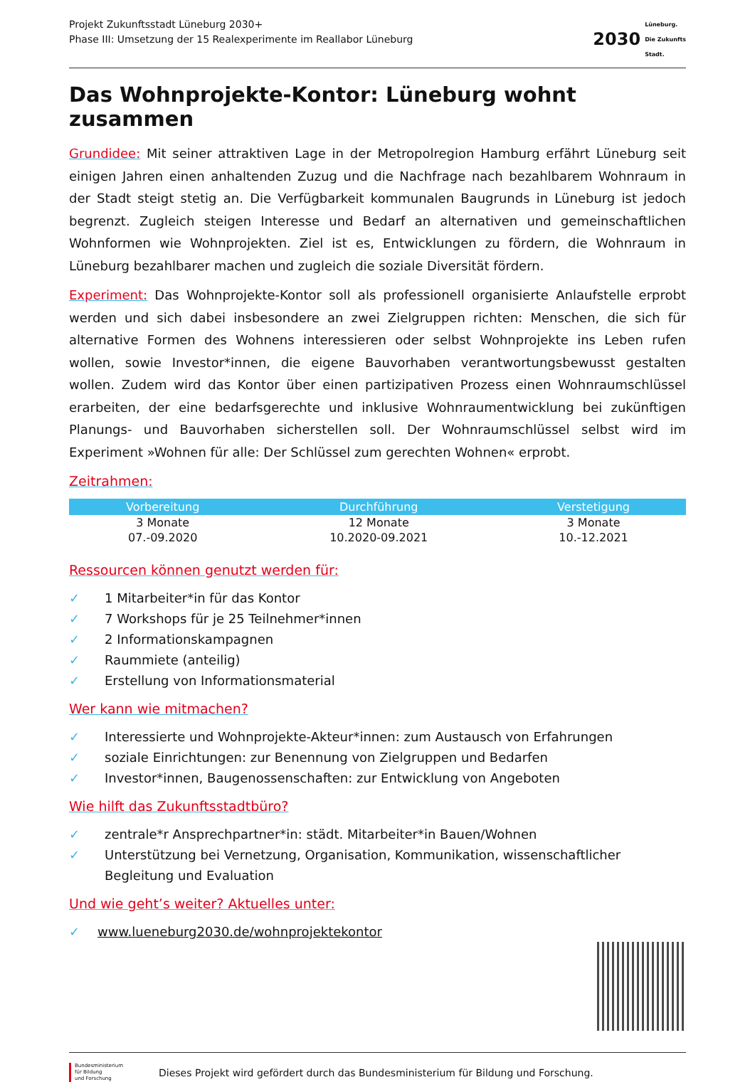Projekt Zukunftsstadt Lüneburg 2030+
Phase III: Umsetzung der 15 Realexperimente im Reallabor Lüneburg
2030
Lüneburg.
Die Zukunfts
Stadt.
Das Wohnprojekte-Kontor: Lüneburg wohnt zusammen
Grundidee: Mit seiner attraktiven Lage in der Metropolregion Hamburg erfährt Lüneburg seit einigen Jahren einen anhaltenden Zuzug und die Nachfrage nach bezahlbarem Wohnraum in der Stadt steigt stetig an. Die Verfügbarkeit kommunalen Baugrunds in Lüneburg ist jedoch begrenzt. Zugleich steigen Interesse und Bedarf an alternativen und gemeinschaftlichen Wohnformen wie Wohnprojekten. Ziel ist es, Entwicklungen zu fördern, die Wohnraum in Lüneburg bezahlbarer machen und zugleich die soziale Diversität fördern.
Experiment: Das Wohnprojekte-Kontor soll als professionell organisierte Anlaufstelle erprobt werden und sich dabei insbesondere an zwei Zielgruppen richten: Menschen, die sich für alternative Formen des Wohnens interessieren oder selbst Wohnprojekte ins Leben rufen wollen, sowie Investor*innen, die eigene Bauvorhaben verantwortungsbewusst gestalten wollen. Zudem wird das Kontor über einen partizipativen Prozess einen Wohnraumschlüssel erarbeiten, der eine bedarfsgerechte und inklusive Wohnraumentwicklung bei zukünftigen Planungs- und Bauvorhaben sicherstellen soll. Der Wohnraumschlüssel selbst wird im Experiment »Wohnen für alle: Der Schlüssel zum gerechten Wohnen« erprobt.
Zeitrahmen:
| Vorbereitung | Durchführung | Verstetigung |
| --- | --- | --- |
| 3 Monate | 12 Monate | 3 Monate |
| 07.-09.2020 | 10.2020-09.2021 | 10.-12.2021 |
Ressourcen können genutzt werden für:
✓ 1 Mitarbeiter*in für das Kontor
✓ 7 Workshops für je 25 Teilnehmer*innen
✓ 2 Informationskampagnen
✓ Raummiete (anteilig)
✓ Erstellung von Informationsmaterial
Wer kann wie mitmachen?
✓ Interessierte und Wohnprojekte-Akteur*innen: zum Austausch von Erfahrungen
✓ soziale Einrichtungen: zur Benennung von Zielgruppen und Bedarfen
✓ Investor*innen, Baugenossenschaften: zur Entwicklung von Angeboten
Wie hilft das Zukunftsstadtbüro?
✓ zentrale*r Ansprechpartner*in: städt. Mitarbeiter*in Bauen/Wohnen
✓ Unterstützung bei Vernetzung, Organisation, Kommunikation, wissenschaftlicher Begleitung und Evaluation
Und wie geht’s weiter? Aktuelles unter:
✓ www.lueneburg2030.de/wohnprojektekontor
Bundesministerium
für Bildung
und Forschung
Dieses Projekt wird gefördert durch das Bundesministerium für Bildung und Forschung.